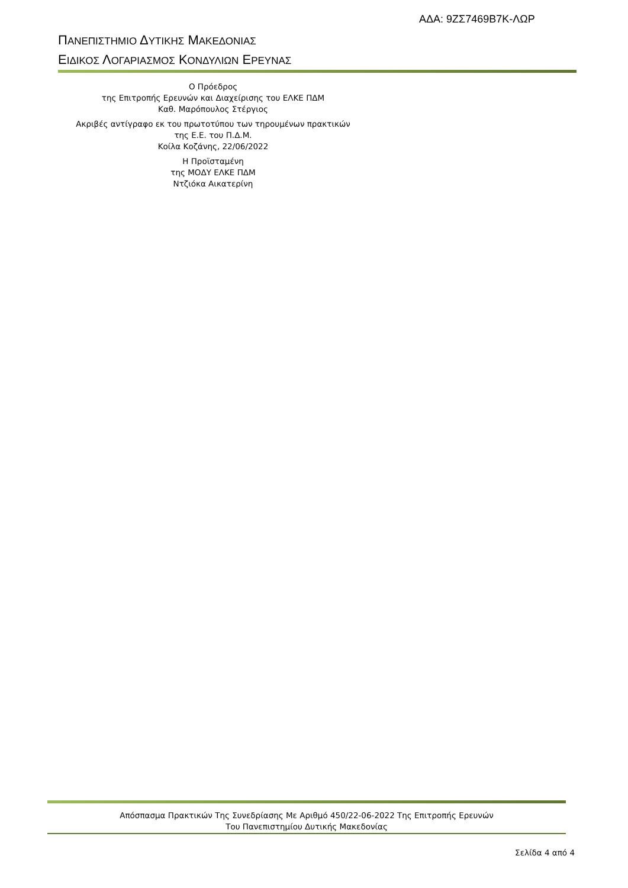ΑΔΑ: 9ΖΣ7469Β7Κ-ΛΩΡ
ΠΑΝΕΠΙΣΤΗΜΙΟ ΔΥΤΙΚΗΣ ΜΑΚΕΔΟΝΙΑΣ
ΕΙΔΙΚΟΣ ΛΟΓΑΡΙΑΣΜΟΣ ΚΟΝΔΥΛΙΩΝ ΕΡΕΥΝΑΣ
Ο Πρόεδρος
της Επιτροπής Ερευνών και Διαχείρισης του ΕΛΚΕ ΠΔΜ
Καθ. Μαρόπουλος Στέργιος
Ακριβές αντίγραφο εκ του πρωτοτύπου των τηρουμένων πρακτικών
της Ε.Ε. του Π.Δ.Μ.
Κοίλα Κοζάνης, 22/06/2022
Η Προϊσταμένη
της ΜΟΔΥ ΕΛΚΕ ΠΔΜ
Ντζιόκα Αικατερίνη
Απόσπασμα Πρακτικών Της Συνεδρίασης Με Αριθμό 450/22-06-2022 Της Επιτροπής Ερευνών
Του Πανεπιστημίου Δυτικής Μακεδονίας
Σελίδα 4 από 4